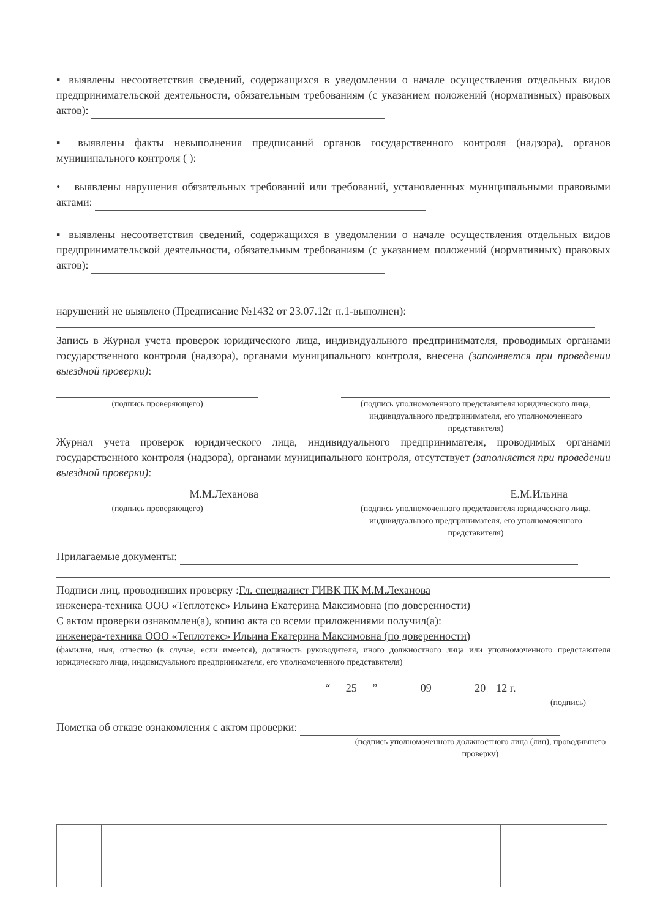▪ выявлены несоответствия сведений, содержащихся в уведомлении о начале осуществления отдельных видов предпринимательской деятельности, обязательным требованиям (с указанием положений (нормативных) правовых актов):
▪ выявлены факты невыполнения предписаний органов государственного контроля (надзора), органов муниципального контроля ( ):
• выявлены нарушения обязательных требований или требований, установленных муниципальными правовыми актами:
▪ выявлены несоответствия сведений, содержащихся в уведомлении о начале осуществления отдельных видов предпринимательской деятельности, обязательным требованиям (с указанием положений (нормативных) правовых актов):
нарушений не выявлено (Предписание №1432 от 23.07.12г п.1-выполнен):
Запись в Журнал учета проверок юридического лица, индивидуального предпринимателя, проводимых органами государственного контроля (надзора), органами муниципального контроля, внесена (заполняется при проведении выездной проверки):
(подпись проверяющего) (подпись уполномоченного представителя юридического лица, индивидуального предпринимателя, его уполномоченного представителя)
Журнал учета проверок юридического лица, индивидуального предпринимателя, проводимых органами государственного контроля (надзора), органами муниципального контроля, отсутствует (заполняется при проведении выездной проверки):
М.М.Леханова
(подпись проверяющего)
Е.М.Ильина
(подпись уполномоченного представителя юридического лица, индивидуального предпринимателя, его уполномоченного представителя)
Прилагаемые документы:
Подписи лиц, проводивших проверку :Гл. специалист ГИВК ПК М.М.Леханова
инженера-техника ООО «Теплотекс» Ильина Екатерина Максимовна (по доверенности)
С актом проверки ознакомлен(а), копию акта со всеми приложениями получил(а):
инженера-техника ООО «Теплотекс» Ильина Екатерина Максимовна (по доверенности)
(фамилия, имя, отчество (в случае, если имеется), должность руководителя, иного должностного лица или уполномоченного представителя юридического лица, индивидуального предпринимателя, его уполномоченного представителя)
“ 25 ” 09 20 12 г.
(подпись)
Пометка об отказе ознакомления с актом проверки:
(подпись уполномоченного должностного лица (лиц), проводившего проверку)